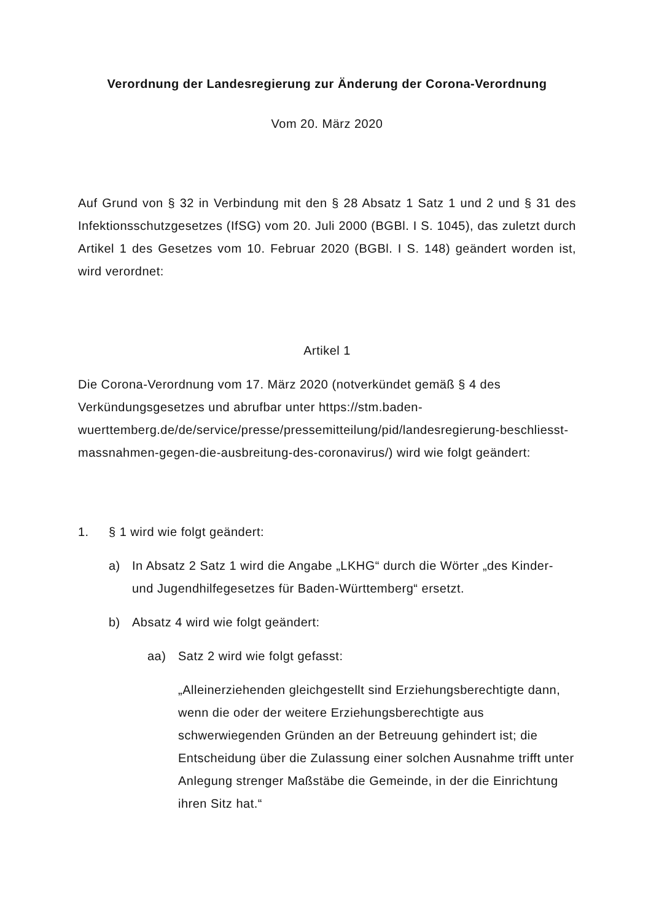Verordnung der Landesregierung zur Änderung der Corona-Verordnung
Vom 20. März 2020
Auf Grund von § 32 in Verbindung mit den § 28 Absatz 1 Satz 1 und 2 und § 31 des Infektionsschutzgesetzes (IfSG) vom 20. Juli 2000 (BGBl. I S. 1045), das zuletzt durch Artikel 1 des Gesetzes vom 10. Februar 2020 (BGBl. I S. 148) geändert worden ist, wird verordnet:
Artikel 1
Die Corona-Verordnung vom 17. März 2020 (notverkündet gemäß § 4 des Verkündungsgesetzes und abrufbar unter https://stm.baden-wuerttemberg.de/de/service/presse/pressemitteilung/pid/landesregierung-beschliesst-massnahmen-gegen-die-ausbreitung-des-coronavirus/) wird wie folgt geändert:
1. § 1 wird wie folgt geändert:
a) In Absatz 2 Satz 1 wird die Angabe „LKHG“ durch die Wörter „des Kinder- und Jugendhilfegesetzes für Baden-Württemberg“ ersetzt.
b) Absatz 4 wird wie folgt geändert:
aa) Satz 2 wird wie folgt gefasst:
„Alleinerziehenden gleichgestellt sind Erziehungsberechtigte dann, wenn die oder der weitere Erziehungsberechtigte aus schwerwiegenden Gründen an der Betreuung gehindert ist; die Entscheidung über die Zulassung einer solchen Ausnahme trifft unter Anlegung strenger Maßstäbe die Gemeinde, in der die Einrichtung ihren Sitz hat.“